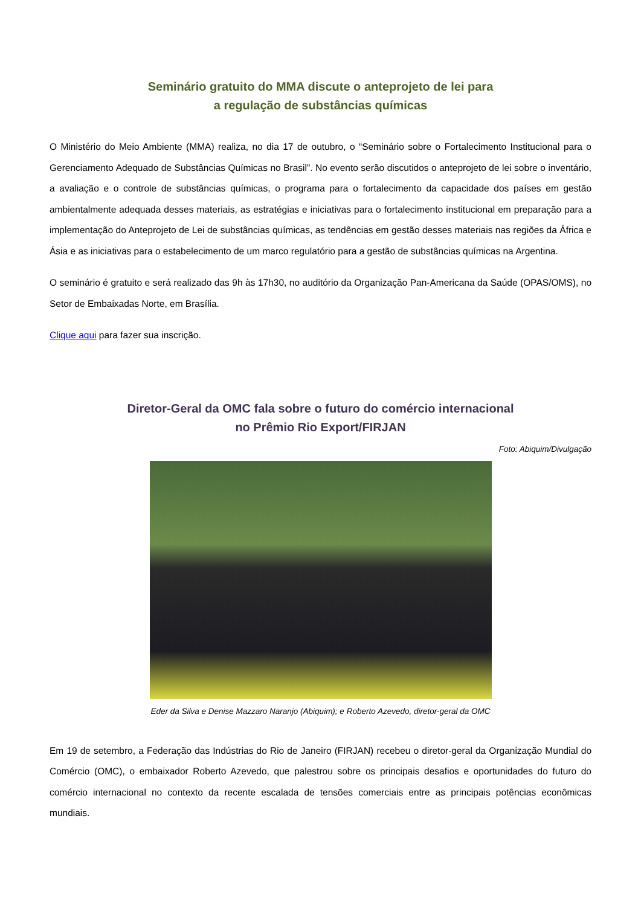Seminário gratuito do MMA discute o anteprojeto de lei para
a regulação de substâncias químicas
O Ministério do Meio Ambiente (MMA) realiza, no dia 17 de outubro, o “Seminário sobre o Fortalecimento Institucional para o Gerenciamento Adequado de Substâncias Químicas no Brasil”. No evento serão discutidos o anteprojeto de lei sobre o inventário, a avaliação e o controle de substâncias químicas, o programa para o fortalecimento da capacidade dos países em gestão ambientalmente adequada desses materiais, as estratégias e iniciativas para o fortalecimento institucional em preparação para a implementação do Anteprojeto de Lei de substâncias químicas, as tendências em gestão desses materiais nas regiões da África e Ásia e as iniciativas para o estabelecimento de um marco regulatório para a gestão de substâncias químicas na Argentina.
O seminário é gratuito e será realizado das 9h às 17h30, no auditório da Organização Pan-Americana da Saúde (OPAS/OMS), no Setor de Embaixadas Norte, em Brasília.
Clique aqui para fazer sua inscrição.
Diretor-Geral da OMC fala sobre o futuro do comércio internacional
no Prêmio Rio Export/FIRJAN
Foto: Abiquim/Divulgação
Eder da Silva e Denise Mazzaro Naranjo (Abiquim); e Roberto Azevedo, diretor-geral da OMC
Em 19 de setembro, a Federação das Indústrias do Rio de Janeiro (FIRJAN) recebeu o diretor-geral da Organização Mundial do Comércio (OMC), o embaixador Roberto Azevedo, que palestrou sobre os principais desafios e oportunidades do futuro do comércio internacional no contexto da recente escalada de tensões comerciais entre as principais potências econômicas mundiais.